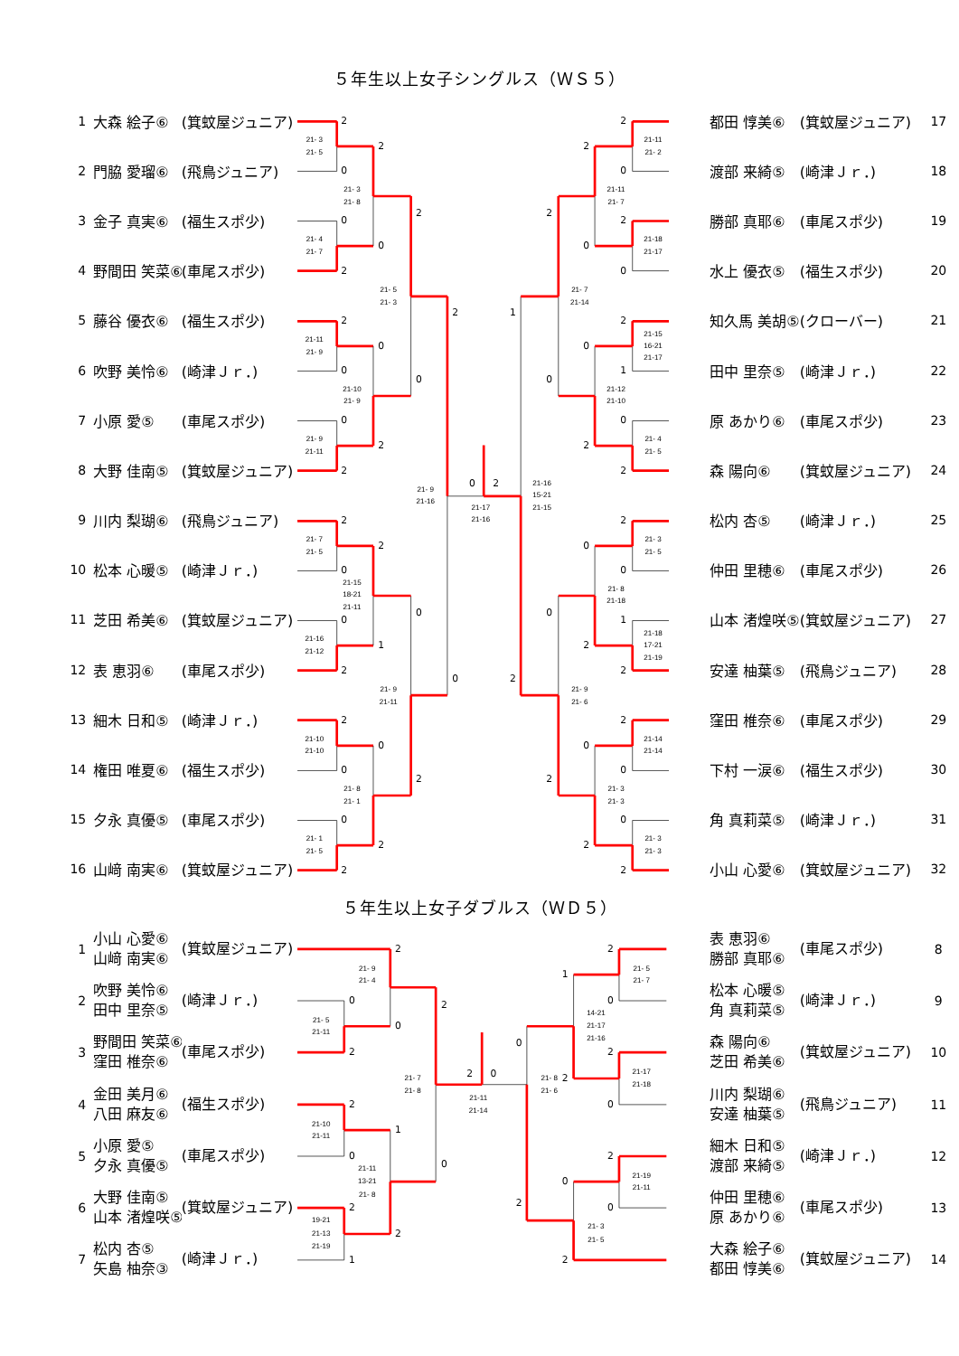2
0
21- 3
21- 5
0
2
21- 4
21- 7
2
0
21-11
21- 9
0
2
21- 9
21-11
2
0
21- 7
21- 5
0
2
21-16
21-12
2
0
21-10
21-10
0
2
21- 1
21- 5
2
0
21- 3
21- 8
0
2
21-10
21- 9
2
1
21-15
18-21
21-11
0
2
21- 8
21- 1
2
0
21- 5
21- 3
0
2
21- 9
21-11
2
0
21- 9
21-16
0
2
21-17
21-16
2
0
21-11
21- 2
2
0
21-18
21-17
2
1
21-15
16-21
21-17
0
2
21- 4
21- 5
2
0
21- 3
21- 5
1
2
21-18
17-21
21-19
2
0
21-14
21-14
0
2
21- 3
21- 3
2
0
21-11
21- 7
0
2
21-12
21-10
0
2
21- 8
21-18
0
2
21- 3
21- 3
2
0
21- 7
21-14
0
2
21- 9
21- 6
1
2
21-16
15-21
21-15
2
0
2
21- 5
21-11
21- 9
21- 4
0
2
0
21-10
21-11
1
2
1
19-21
21-13
21-19
2
21-11
13-21
21- 8
2
0
21- 7
21- 8
2
0
21-11
21-14
2
0
21- 5
21- 7
2
0
21-17
21-18
1
2
14-21
21-17
21-16
2
0
21-19
21-11
0
2
21- 3
21- 5
0
2
21- 8
21- 6
５年生以上女子シングルス（ＷＳ５）
| 1 | 大森 絵子⑥ | (箕蚊屋ジュニア) | | 都田 惇美⑥ | (箕蚊屋ジュニア) | 17 |
| 2 | 門脇 愛瑠⑥ | (飛鳥ジュニア) | | 渡部 来綺⑤ | (崎津Ｊｒ．) | 18 |
| 3 | 金子 真実⑥ | (福生スポ少) | | 勝部 真耶⑥ | (車尾スポ少) | 19 |
| 4 | 野間田 笑菜⑥ | (車尾スポ少) | | 水上 優衣⑤ | (福生スポ少) | 20 |
| 5 | 藤谷 優衣⑥ | (福生スポ少) | | 知久馬 美胡⑤ | (クローバー) | 21 |
| 6 | 吹野 美怜⑥ | (崎津Ｊｒ．) | | 田中 里奈⑤ | (崎津Ｊｒ．) | 22 |
| 7 | 小原 愛⑤ | (車尾スポ少) | | 原 あかり⑥ | (車尾スポ少) | 23 |
| 8 | 大野 佳南⑤ | (箕蚊屋ジュニア) | | 森 陽向⑥ | (箕蚊屋ジュニア) | 24 |
| 9 | 川内 梨瑚⑥ | (飛鳥ジュニア) | | 松内 杏⑤ | (崎津Ｊｒ．) | 25 |
| 10 | 松本 心暖⑤ | (崎津Ｊｒ．) | | 仲田 里穂⑥ | (車尾スポ少) | 26 |
| 11 | 芝田 希美⑥ | (箕蚊屋ジュニア) | | 山本 渚煌咲⑤ | (箕蚊屋ジュニア) | 27 |
| 12 | 表 恵羽⑥ | (車尾スポ少) | | 安達 柚葉⑤ | (飛鳥ジュニア) | 28 |
| 13 | 細木 日和⑤ | (崎津Ｊｒ．) | | 窪田 椎奈⑥ | (車尾スポ少) | 29 |
| 14 | 権田 唯夏⑥ | (福生スポ少) | | 下村 一涙⑥ | (福生スポ少) | 30 |
| 15 | 夕永 真優⑤ | (車尾スポ少) | | 角 真莉菜⑤ | (崎津Ｊｒ．) | 31 |
| 16 | 山﨑 南実⑥ | (箕蚊屋ジュニア) | | 小山 心愛⑥ | (箕蚊屋ジュニア) | 32 |
５年生以上女子ダブルス（ＷＤ５）
| 1 | 小山 心愛⑥ 山﨑 南実⑥ | (箕蚊屋ジュニア) | | 表 恵羽⑥ 勝部 真耶⑥ | (車尾スポ少) | 8 |
| 2 | 吹野 美怜⑥ 田中 里奈⑤ | (崎津Ｊｒ．) | | 松本 心暖⑤ 角 真莉菜⑤ | (崎津Ｊｒ．) | 9 |
| 3 | 野間田 笑菜⑥ 窪田 椎奈⑥ | (車尾スポ少) | | 森 陽向⑥ 芝田 希美⑥ | (箕蚊屋ジュニア) | 10 |
| 4 | 金田 美月⑥ 八田 麻友⑥ | (福生スポ少) | | 川内 梨瑚⑥ 安達 柚葉⑤ | (飛鳥ジュニア) | 11 |
| 5 | 小原 愛⑤ 夕永 真優⑤ | (車尾スポ少) | | 細木 日和⑤ 渡部 来綺⑤ | (崎津Ｊｒ．) | 12 |
| 6 | 大野 佳南⑤ 山本 渚煌咲⑤ | (箕蚊屋ジュニア) | | 仲田 里穂⑥ 原 あかり⑥ | (車尾スポ少) | 13 |
| 7 | 松内 杏⑤ 矢島 柚奈③ | (崎津Ｊｒ．) | | 大森 絵子⑥ 都田 惇美⑥ | (箕蚊屋ジュニア) | 14 |